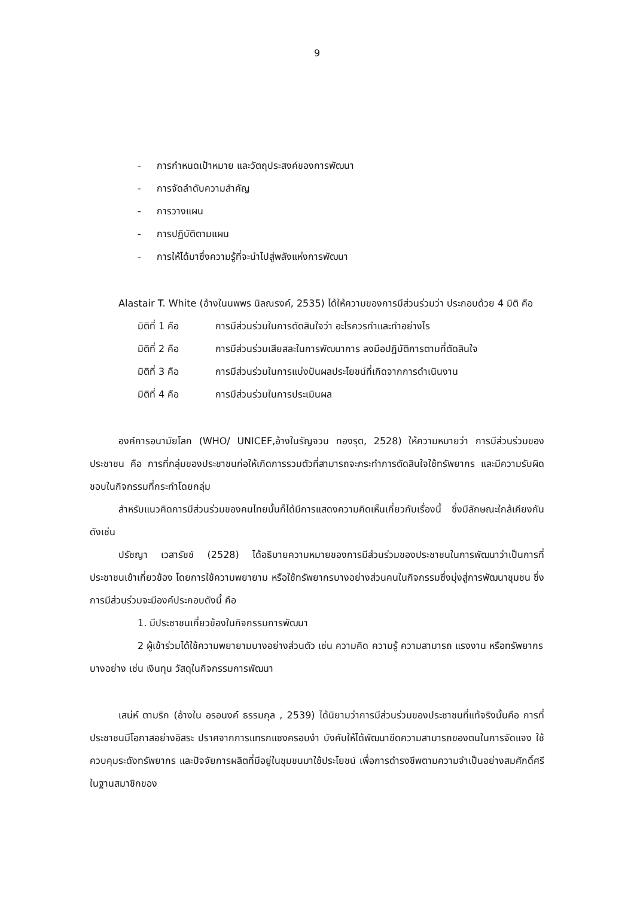9
- การกำหนดเป้าหมาย และวัตถุประสงค์ของการพัฒนา
- การจัดลำดับความสำคัญ
- การวางแผน
- การปฏิบัติตามแผน
- การให้ได้มาซึ่งความรู้ที่จะนำไปสู่พลังแห่งการพัฒนา
Alastair T. White (อ้างในนพพร นิลณรงค์, 2535) ได้ให้ความของการมีส่วนร่วมว่า ประกอบด้วย 4 มิติ คือ
มิติที่ 1 คือ การมีส่วนร่วมในการตัดสินใจว่า อะไรควรทำและทำอย่างไร
มิติที่ 2 คือ การมีส่วนร่วมเสียสละในการพัฒนาการ ลงมือปฏิบัติการตามที่ตัดสินใจ
มิติที่ 3 คือ การมีส่วนร่วมในการแบ่งปันผลประโยชน์ที่เกิดจากการดำเนินงาน
มิติที่ 4 คือ การมีส่วนร่วมในการประเมินผล
องค์การอนามัยโลก (WHO/ UNICEF,อ้างในรัญจวน ทองรุต, 2528) ให้ความหมายว่า การมีส่วนร่วมของประชาชน คือ การที่กลุ่มของประชาชนก่อให้เกิดการรวมตัวที่สามารถจะกระทำการตัดสินใจใช้ทรัพยากร และมีความรับผิดชอบในกิจกรรมที่กระทำโดยกลุ่ม
สำหรับแนวคิดการมีส่วนร่วมของคนไทยนั้นก็ได้มีการแสดงความคิดเห็นเกี่ยวกับเรื่องนี้ ซึ่งมีลักษณะใกล้เคียงกัน ดังเช่น
ปรัชญา เวสารัชช์ (2528) ได้อธิบายความหมายของการมีส่วนร่วมของประชาชนในการพัฒนาว่าเป็นการที่ประชาชนเข้าเกี่ยวข้อง โดยการใช้ความพยายาม หรือใช้ทรัพยากรบางอย่างส่วนคนในกิจกรรมซึ่งมุ่งสู่การพัฒนาชุมชน ซึ่งการมีส่วนร่วมจะมีองค์ประกอบดังนี้ คือ
1. มีประชาชนเกี่ยวข้องในกิจกรรมการพัฒนา
2 ผู้เข้าร่วมได้ใช้ความพยายามบางอย่างส่วนตัว เช่น ความคิด ความรู้ ความสามารถ แรงงาน หรือทรัพยากรบางอย่าง เช่น เงินทุน วัสดุในกิจกรรมการพัฒนา
เสน่ห์ ตามริก (อ้างใน อรอนงค์ ธรรมกุล , 2539) ได้นิยามว่าการมีส่วนร่วมของประชาชนที่แท้จริงนั้นคือ การที่ประชาชนมีโอกาสอย่างอิสระ ปราศจากการแทรกแซงครอบงำ บังคับให้ได้พัฒนาขีดความสามารถของตนในการจัดแจง ใช้ควบคุมระดังทรัพยากร และปัจจัยการผลิตที่มีอยู่ในชุมชนมาใช้ประโยชน์ เพื่อการดำรงชีพตามความจำเป็นอย่างสมศักดิ์ศรี ในฐานสมาชิกของ